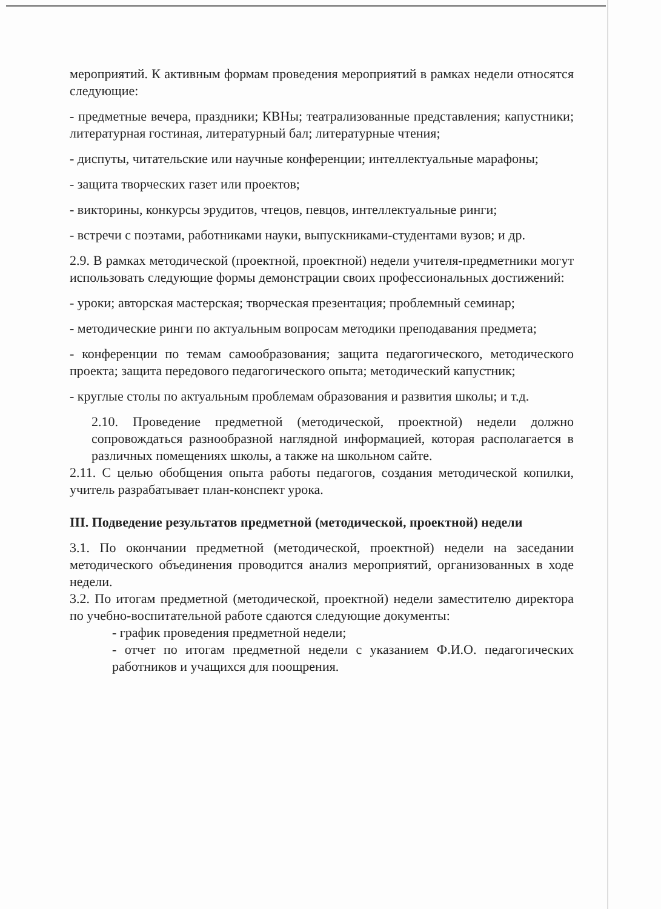мероприятий. К активным формам проведения мероприятий в рамках недели относятся следующие:
- предметные вечера, праздники; КВНы; театрализованные представления; капустники; литературная гостиная, литературный бал; литературные чтения;
- диспуты, читательские или научные конференции; интеллектуальные марафоны;
- защита творческих газет или проектов;
- викторины, конкурсы эрудитов, чтецов, певцов, интеллектуальные ринги;
- встречи с поэтами, работниками науки, выпускниками-студентами вузов; и др.
2.9. В рамках методической (проектной, проектной) недели учителя-предметники могут использовать следующие формы демонстрации своих профессиональных достижений:
- уроки; авторская мастерская; творческая презентация; проблемный семинар;
- методические ринги по актуальным вопросам методики преподавания предмета;
- конференции по темам самообразования; защита педагогического, методического проекта; защита передового педагогического опыта; методический капустник;
- круглые столы по актуальным проблемам образования и развития школы; и т.д.
2.10. Проведение предметной (методической, проектной) недели должно сопровождаться разнообразной наглядной информацией, которая располагается в различных помещениях школы, а также на школьном сайте.
2.11. С целью обобщения опыта работы педагогов, создания методической копилки, учитель разрабатывает план-конспект урока.
III. Подведение результатов предметной (методической, проектной) недели
3.1. По окончании предметной (методической, проектной) недели на заседании методического объединения проводится анализ мероприятий, организованных в ходе недели.
3.2. По итогам предметной (методической, проектной) недели заместителю директора по учебно-воспитательной работе сдаются следующие документы:
- график проведения предметной недели;
- отчет по итогам предметной недели с указанием Ф.И.О. педагогических работников и учащихся для поощрения.